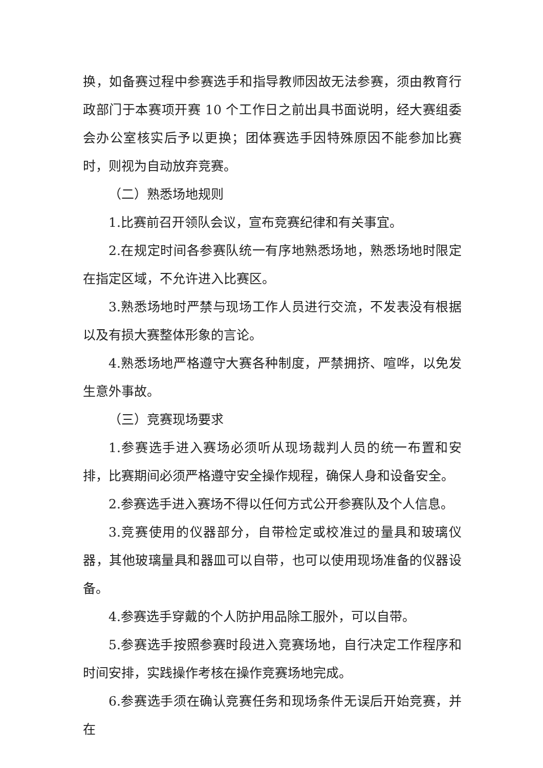换，如备赛过程中参赛选手和指导教师因故无法参赛，须由教育行政部门于本赛项开赛 10 个工作日之前出具书面说明，经大赛组委会办公室核实后予以更换；团体赛选手因特殊原因不能参加比赛时，则视为自动放弃竞赛。
（二）熟悉场地规则
1.比赛前召开领队会议，宣布竞赛纪律和有关事宜。
2.在规定时间各参赛队统一有序地熟悉场地，熟悉场地时限定在指定区域，不允许进入比赛区。
3.熟悉场地时严禁与现场工作人员进行交流，不发表没有根据以及有损大赛整体形象的言论。
4.熟悉场地严格遵守大赛各种制度，严禁拥挤、喧哗，以免发生意外事故。
（三）竞赛现场要求
1.参赛选手进入赛场必须听从现场裁判人员的统一布置和安排，比赛期间必须严格遵守安全操作规程，确保人身和设备安全。
2.参赛选手进入赛场不得以任何方式公开参赛队及个人信息。
3.竞赛使用的仪器部分，自带检定或校准过的量具和玻璃仪器，其他玻璃量具和器皿可以自带，也可以使用现场准备的仪器设备。
4.参赛选手穿戴的个人防护用品除工服外，可以自带。
5.参赛选手按照参赛时段进入竞赛场地，自行决定工作程序和时间安排，实践操作考核在操作竞赛场地完成。
6.参赛选手须在确认竞赛任务和现场条件无误后开始竞赛，并在